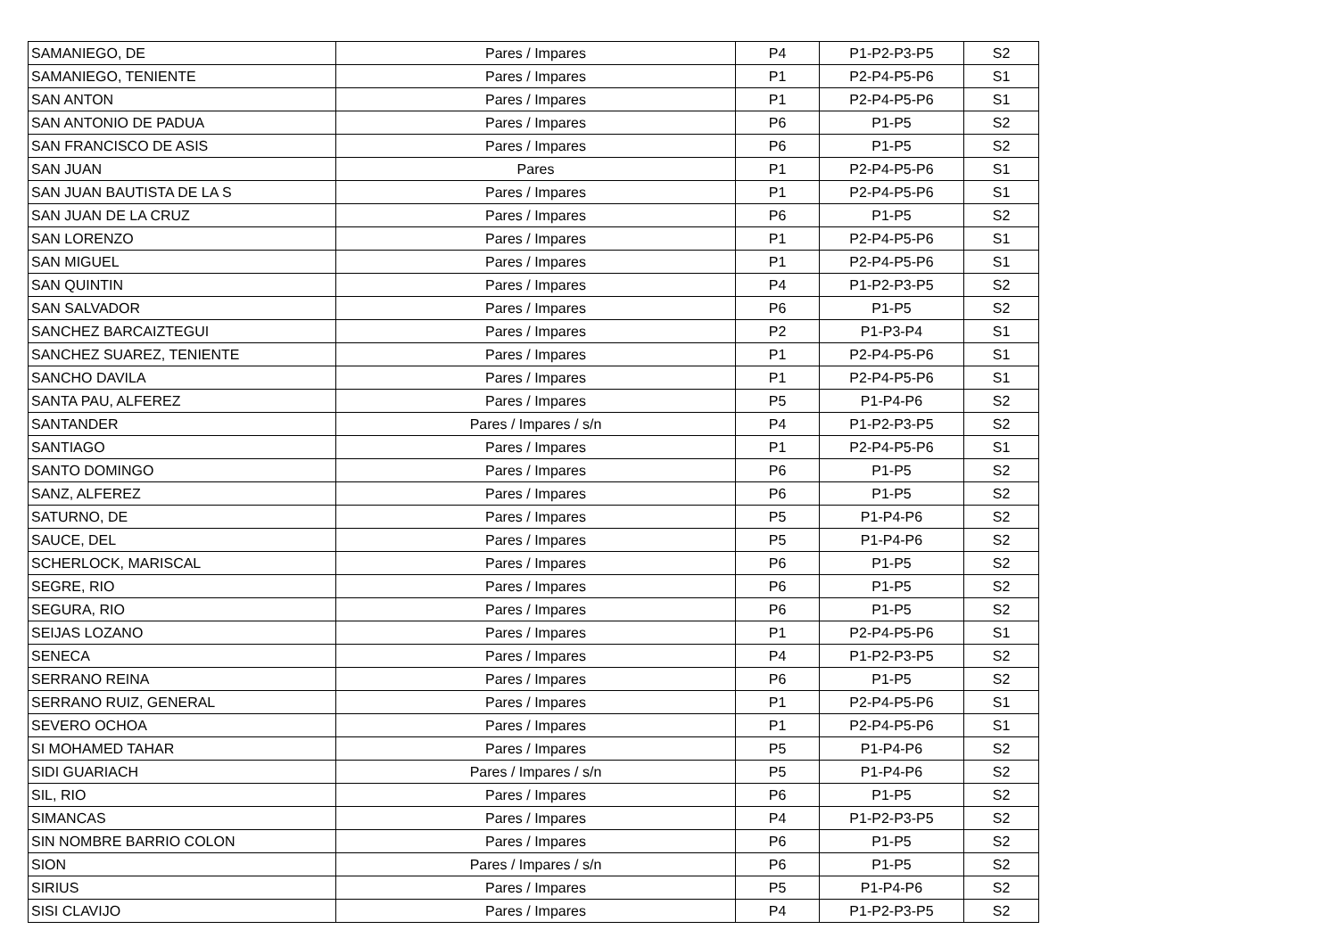| SAMANIEGO, DE | Pares / Impares | P4 | P1-P2-P3-P5 | S2 |
| SAMANIEGO, TENIENTE | Pares / Impares | P1 | P2-P4-P5-P6 | S1 |
| SAN ANTON | Pares / Impares | P1 | P2-P4-P5-P6 | S1 |
| SAN ANTONIO DE PADUA | Pares / Impares | P6 | P1-P5 | S2 |
| SAN FRANCISCO DE ASIS | Pares / Impares | P6 | P1-P5 | S2 |
| SAN JUAN | Pares | P1 | P2-P4-P5-P6 | S1 |
| SAN JUAN BAUTISTA DE LA S | Pares / Impares | P1 | P2-P4-P5-P6 | S1 |
| SAN JUAN DE LA CRUZ | Pares / Impares | P6 | P1-P5 | S2 |
| SAN LORENZO | Pares / Impares | P1 | P2-P4-P5-P6 | S1 |
| SAN MIGUEL | Pares / Impares | P1 | P2-P4-P5-P6 | S1 |
| SAN QUINTIN | Pares / Impares | P4 | P1-P2-P3-P5 | S2 |
| SAN SALVADOR | Pares / Impares | P6 | P1-P5 | S2 |
| SANCHEZ BARCAIZTEGUI | Pares / Impares | P2 | P1-P3-P4 | S1 |
| SANCHEZ SUAREZ, TENIENTE | Pares / Impares | P1 | P2-P4-P5-P6 | S1 |
| SANCHO DAVILA | Pares / Impares | P1 | P2-P4-P5-P6 | S1 |
| SANTA PAU, ALFEREZ | Pares / Impares | P5 | P1-P4-P6 | S2 |
| SANTANDER | Pares / Impares / s/n | P4 | P1-P2-P3-P5 | S2 |
| SANTIAGO | Pares / Impares | P1 | P2-P4-P5-P6 | S1 |
| SANTO DOMINGO | Pares / Impares | P6 | P1-P5 | S2 |
| SANZ, ALFEREZ | Pares / Impares | P6 | P1-P5 | S2 |
| SATURNO, DE | Pares / Impares | P5 | P1-P4-P6 | S2 |
| SAUCE, DEL | Pares / Impares | P5 | P1-P4-P6 | S2 |
| SCHERLOCK, MARISCAL | Pares / Impares | P6 | P1-P5 | S2 |
| SEGRE, RIO | Pares / Impares | P6 | P1-P5 | S2 |
| SEGURA, RIO | Pares / Impares | P6 | P1-P5 | S2 |
| SEIJAS LOZANO | Pares / Impares | P1 | P2-P4-P5-P6 | S1 |
| SENECA | Pares / Impares | P4 | P1-P2-P3-P5 | S2 |
| SERRANO REINA | Pares / Impares | P6 | P1-P5 | S2 |
| SERRANO RUIZ, GENERAL | Pares / Impares | P1 | P2-P4-P5-P6 | S1 |
| SEVERO OCHOA | Pares / Impares | P1 | P2-P4-P5-P6 | S1 |
| SI MOHAMED TAHAR | Pares / Impares | P5 | P1-P4-P6 | S2 |
| SIDI GUARIACH | Pares / Impares / s/n | P5 | P1-P4-P6 | S2 |
| SIL, RIO | Pares / Impares | P6 | P1-P5 | S2 |
| SIMANCAS | Pares / Impares | P4 | P1-P2-P3-P5 | S2 |
| SIN NOMBRE BARRIO COLON | Pares / Impares | P6 | P1-P5 | S2 |
| SION | Pares / Impares / s/n | P6 | P1-P5 | S2 |
| SIRIUS | Pares / Impares | P5 | P1-P4-P6 | S2 |
| SISI CLAVIJO | Pares / Impares | P4 | P1-P2-P3-P5 | S2 |